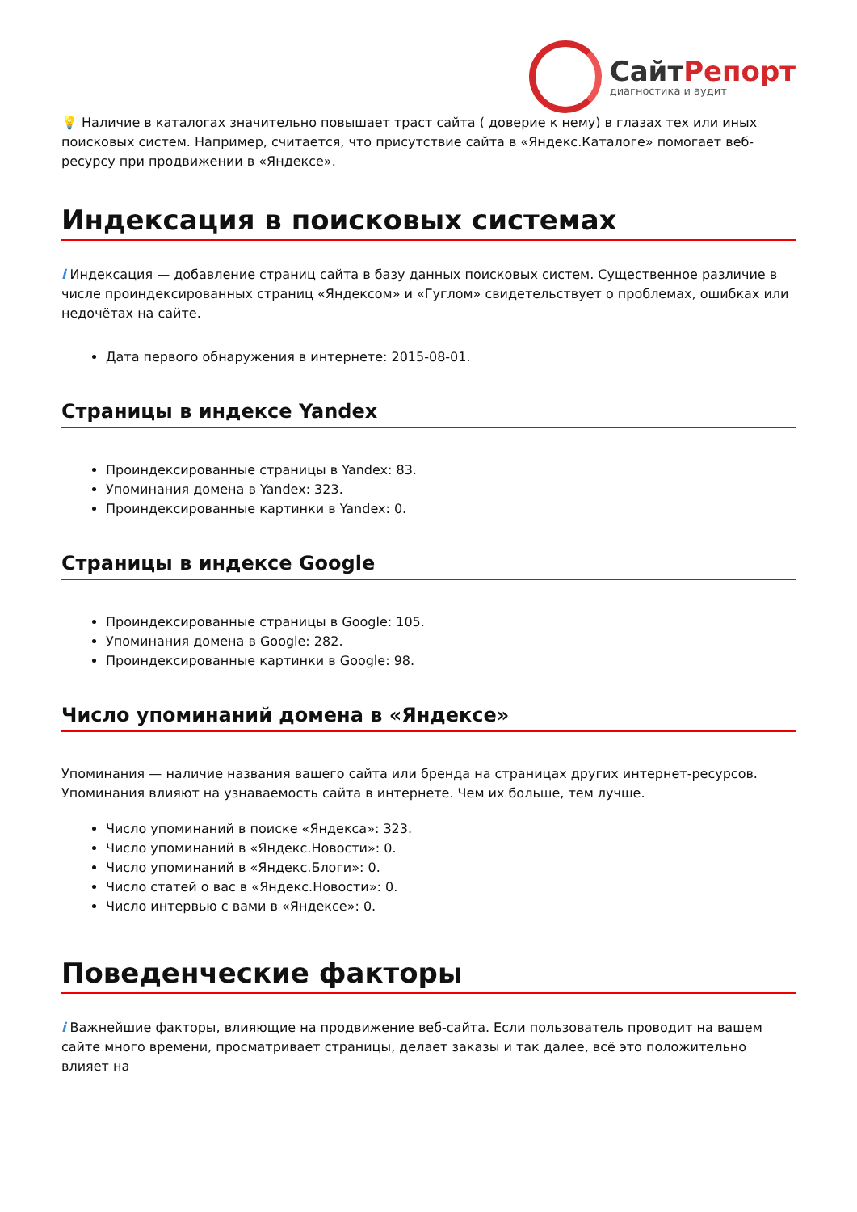СайтРепорт
диагностика и аудит
💡 Наличие в каталогах значительно повышает траст сайта ( доверие к нему) в глазах тех или иных поисковых систем. Например, считается, что присутствие сайта в «Яндекс.Каталоге» помогает веб-ресурсу при продвижении в «Яндексе».
Индексация в поисковых системах
i Индексация — добавление страниц сайта в базу данных поисковых систем. Существенное различие в числе проиндексированных страниц «Яндексом» и «Гуглом» свидетельствует о проблемах, ошибках или недочётах на сайте.
Дата первого обнаружения в интернете: 2015-08-01.
Страницы в индексе Yandex
Проиндексированные страницы в Yandex: 83.
Упоминания домена в Yandex: 323.
Проиндексированные картинки в Yandex: 0.
Страницы в индексе Google
Проиндексированные страницы в Google: 105.
Упоминания домена в Google: 282.
Проиндексированные картинки в Google: 98.
Число упоминаний домена в «Яндексе»
Упоминания — наличие названия вашего сайта или бренда на страницах других интернет-ресурсов. Упоминания влияют на узнаваемость сайта в интернете. Чем их больше, тем лучше.
Число упоминаний в поиске «Яндекса»: 323.
Число упоминаний в «Яндекс.Новости»: 0.
Число упоминаний в «Яндекс.Блоги»: 0.
Число статей о вас в «Яндекс.Новости»: 0.
Число интервью с вами в «Яндексе»: 0.
Поведенческие факторы
i Важнейшие факторы, влияющие на продвижение веб-сайта. Если пользователь проводит на вашем сайте много времени, просматривает страницы, делает заказы и так далее, всё это положительно влияет на